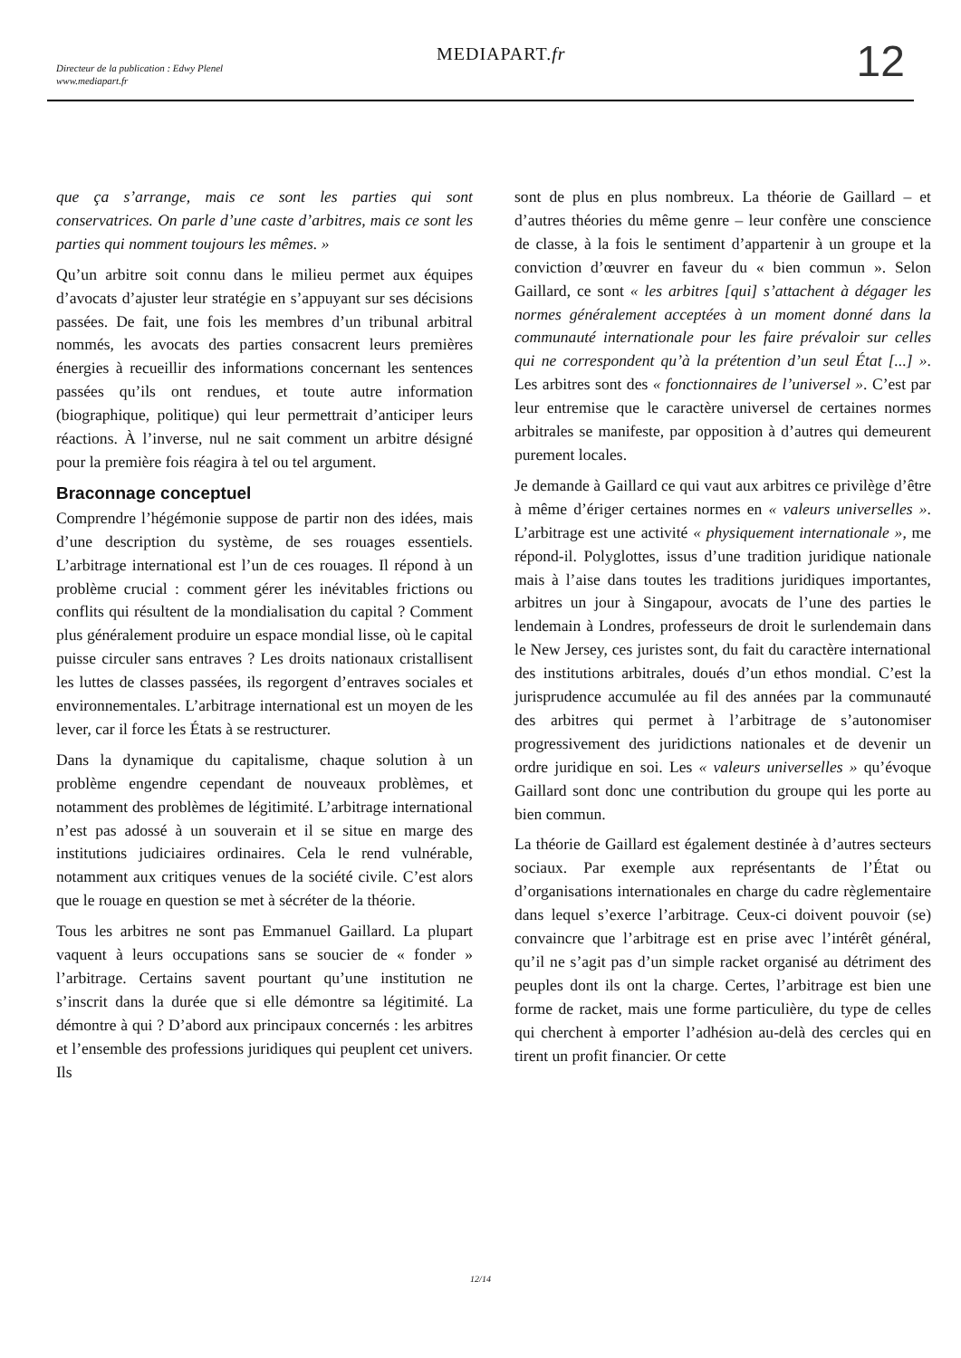Directeur de la publication : Edwy Plenel
www.mediapart.fr
MEDIAPART.fr 12
que ça s’arrange, mais ce sont les parties qui sont conservatrices. On parle d’une caste d’arbitres, mais ce sont les parties qui nomment toujours les mêmes. »
Qu’un arbitre soit connu dans le milieu permet aux équipes d’avocats d’ajuster leur stratégie en s’appuyant sur ses décisions passées. De fait, une fois les membres d’un tribunal arbitral nommés, les avocats des parties consacrent leurs premières énergies à recueillir des informations concernant les sentences passées qu’ils ont rendues, et toute autre information (biographique, politique) qui leur permettrait d’anticiper leurs réactions. À l’inverse, nul ne sait comment un arbitre désigné pour la première fois réagira à tel ou tel argument.
Braconnage conceptuel
Comprendre l’hégémonie suppose de partir non des idées, mais d’une description du système, de ses rouages essentiels. L’arbitrage international est l’un de ces rouages. Il répond à un problème crucial : comment gérer les inévitables frictions ou conflits qui résultent de la mondialisation du capital ? Comment plus généralement produire un espace mondial lisse, où le capital puisse circuler sans entraves ? Les droits nationaux cristallisent les luttes de classes passées, ils regorgent d’entraves sociales et environnementales. L’arbitrage international est un moyen de les lever, car il force les États à se restructurer.
Dans la dynamique du capitalisme, chaque solution à un problème engendre cependant de nouveaux problèmes, et notamment des problèmes de légitimité. L’arbitrage international n’est pas adossé à un souverain et il se situe en marge des institutions judiciaires ordinaires. Cela le rend vulnérable, notamment aux critiques venues de la société civile. C’est alors que le rouage en question se met à sécréter de la théorie.
Tous les arbitres ne sont pas Emmanuel Gaillard. La plupart vaquent à leurs occupations sans se soucier de « fonder » l’arbitrage. Certains savent pourtant qu’une institution ne s’inscrit dans la durée que si elle démontre sa légitimité. La démontre à qui ? D’abord aux principaux concernés : les arbitres et l’ensemble des professions juridiques qui peuplent cet univers. Ils
sont de plus en plus nombreux. La théorie de Gaillard – et d’autres théories du même genre – leur confère une conscience de classe, à la fois le sentiment d’appartenir à un groupe et la conviction d’œuvrer en faveur du « bien commun ». Selon Gaillard, ce sont « les arbitres [qui] s’attachent à dégager les normes généralement acceptées à un moment donné dans la communauté internationale pour les faire prévaloir sur celles qui ne correspondent qu’à la prétention d’un seul État [...] ». Les arbitres sont des « fonctionnaires de l’universel ». C’est par leur entremise que le caractère universel de certaines normes arbitrales se manifeste, par opposition à d’autres qui demeurent purement locales.
Je demande à Gaillard ce qui vaut aux arbitres ce privilège d’être à même d’ériger certaines normes en « valeurs universelles ». L’arbitrage est une activité « physiquement internationale », me répond-il. Polyglottes, issus d’une tradition juridique nationale mais à l’aise dans toutes les traditions juridiques importantes, arbitres un jour à Singapour, avocats de l’une des parties le lendemain à Londres, professeurs de droit le surlendemain dans le New Jersey, ces juristes sont, du fait du caractère international des institutions arbitrales, doués d’un ethos mondial. C’est la jurisprudence accumulée au fil des années par la communauté des arbitres qui permet à l’arbitrage de s’autonomiser progressivement des juridictions nationales et de devenir un ordre juridique en soi. Les « valeurs universelles » qu’évoque Gaillard sont donc une contribution du groupe qui les porte au bien commun.
La théorie de Gaillard est également destinée à d’autres secteurs sociaux. Par exemple aux représentants de l’État ou d’organisations internationales en charge du cadre règlementaire dans lequel s’exerce l’arbitrage. Ceux-ci doivent pouvoir (se) convaincre que l’arbitrage est en prise avec l’intérêt général, qu’il ne s’agit pas d’un simple racket organisé au détriment des peuples dont ils ont la charge. Certes, l’arbitrage est bien une forme de racket, mais une forme particulière, du type de celles qui cherchent à emporter l’adhésion au-delà des cercles qui en tirent un profit financier. Or cette
12/14